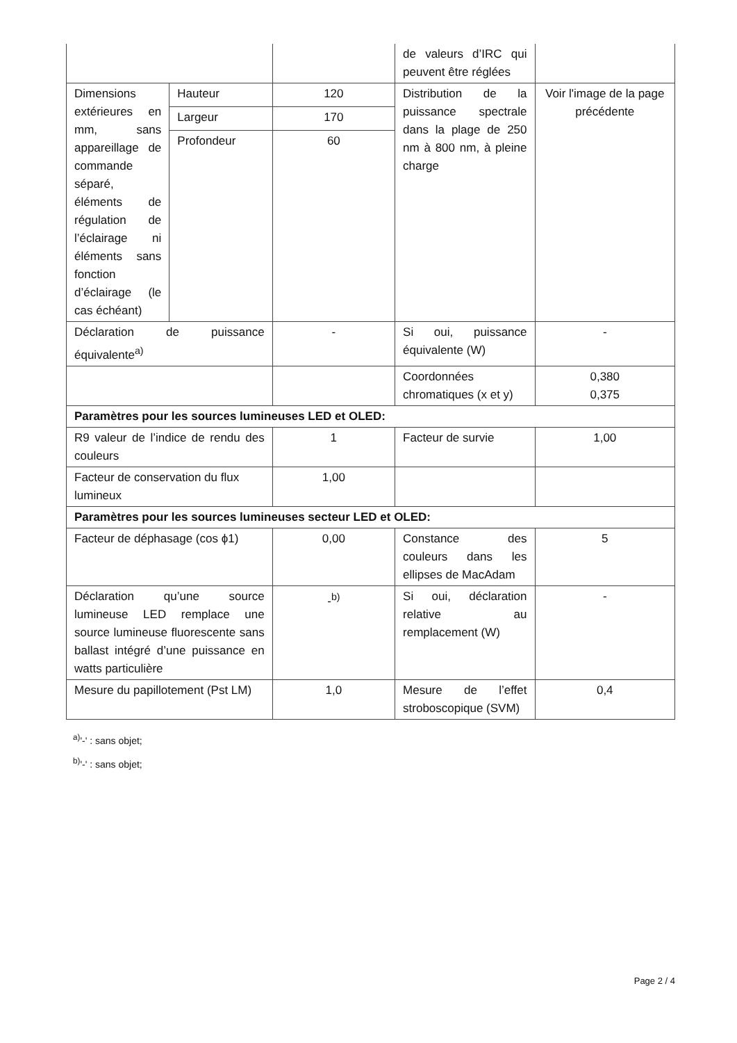| | | | de valeurs d’IRC qui peuvent être réglées | |
| Dimensions extérieures en mm, sans appareillage de commande séparé, éléments de régulation de l’éclairage ni éléments sans fonction d’éclairage (le cas échéant) | Hauteur | 120 | Distribution de la puissance spectrale dans la plage de 250 nm à 800 nm, à pleine charge | Voir l'image de la page précédente |
| | Largeur | 170 | | |
| | Profondeur | 60 | | |
| Déclaration de puissance équivalente<sup>a)</sup> | | - | Si oui, puissance équivalente (W) | - |
| | | | Coordonnées chromatiques (x et y) | 0,380 0,375 |
| Paramètres pour les sources lumineuses LED et OLED: | | | | |
| R9 valeur de l’indice de rendu des couleurs | | 1 | Facteur de survie | 1,00 |
| Facteur de conservation du flux lumineux | | 1,00 | | |
| Paramètres pour les sources lumineuses secteur LED et OLED: | | | | |
| Facteur de déphasage (cos ϕ1) | | 0,00 | Constance des couleurs dans les ellipses de MacAdam | 5 |
| Déclaration qu’une source lumineuse LED remplace une source lumineuse fluorescente sans ballast intégré d’une puissance en watts particulière | | -<sup>b)</sup> | Si oui, déclaration relative au remplacement (W) | - |
| Mesure du papillotement (Pst LM) | | 1,0 | Mesure de l’effet stroboscopique (SVM) | 0,4 |
<sup>a)</sup> '-' : sans objet;
<sup>b)</sup> '-' : sans objet;
Page 2 / 4